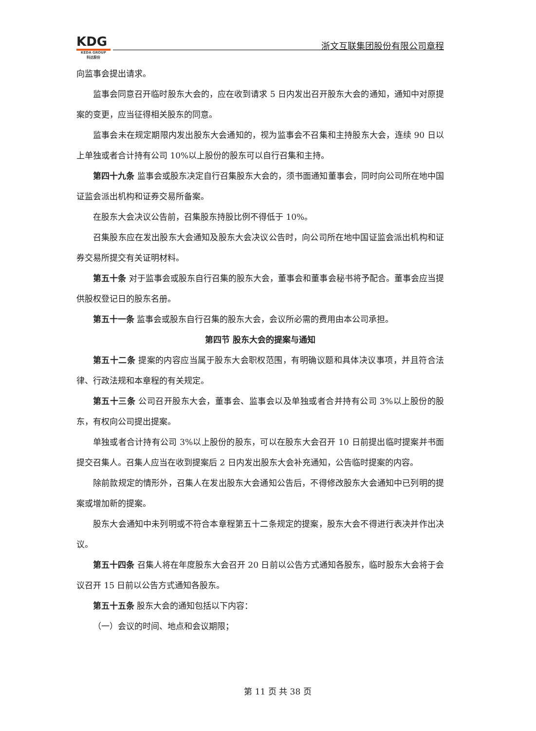KDG
KEDA GROUP
科达股份
浙文互联集团股份有限公司章程
向监事会提出请求。
监事会同意召开临时股东大会的，应在收到请求 5 日内发出召开股东大会的通知，通知中对原提案的变更，应当征得相关股东的同意。
监事会未在规定期限内发出股东大会通知的，视为监事会不召集和主持股东大会，连续 90 日以上单独或者合计持有公司 10%以上股份的股东可以自行召集和主持。
第四十九条 监事会或股东决定自行召集股东大会的，须书面通知董事会，同时向公司所在地中国证监会派出机构和证券交易所备案。
在股东大会决议公告前，召集股东持股比例不得低于 10%。
召集股东应在发出股东大会通知及股东大会决议公告时，向公司所在地中国证监会派出机构和证券交易所提交有关证明材料。
第五十条 对于监事会或股东自行召集的股东大会，董事会和董事会秘书将予配合。董事会应当提供股权登记日的股东名册。
第五十一条 监事会或股东自行召集的股东大会，会议所必需的费用由本公司承担。
第四节 股东大会的提案与通知
第五十二条 提案的内容应当属于股东大会职权范围，有明确议题和具体决议事项，并且符合法律、行政法规和本章程的有关规定。
第五十三条 公司召开股东大会，董事会、监事会以及单独或者合并持有公司 3%以上股份的股东，有权向公司提出提案。
单独或者合计持有公司 3%以上股份的股东，可以在股东大会召开 10 日前提出临时提案并书面提交召集人。召集人应当在收到提案后 2 日内发出股东大会补充通知，公告临时提案的内容。
除前款规定的情形外，召集人在发出股东大会通知公告后，不得修改股东大会通知中已列明的提案或增加新的提案。
股东大会通知中未列明或不符合本章程第五十二条规定的提案，股东大会不得进行表决并作出决议。
第五十四条 召集人将在年度股东大会召开 20 日前以公告方式通知各股东，临时股东大会将于会议召开 15 日前以公告方式通知各股东。
第五十五条 股东大会的通知包括以下内容：
（一）会议的时间、地点和会议期限；
第 11 页 共 38 页